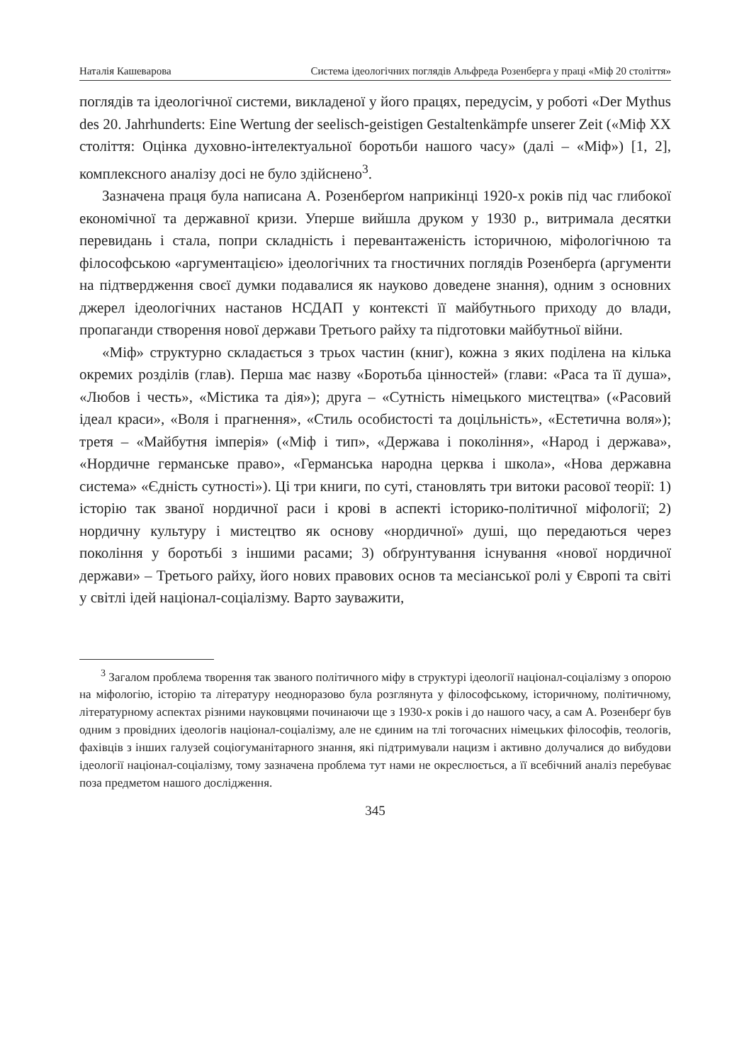Наталія Кашеварова Система ідеологічних поглядів Альфреда Розенберга у праці «Міф 20 століття»
поглядів та ідеологічної системи, викладеної у його працях, передусім, у роботі «Der Mythus des 20. Jahrhunderts: Eine Wertung der seelisch-geistigen Gestaltenkämpfe unserer Zeit («Міф ХХ століття: Оцінка духовно-інтелекту­альної боротьби нашого часу» (далі – «Міф») [1, 2], комплексного аналізу досі не було здійснено<sup>3</sup>.
Зазначена праця була написана А. Розенберґом наприкінці 1920-х років під час глибокої економічної та державної кризи. Уперше вийшла друком у 1930 р., витримала десятки перевидань і стала, попри складність і пере­вантаженість історичною, міфологічною та філософською «аргументацією» ідеологічних та гностичних поглядів Розенберґа (аргументи на підтвер­дження своєї думки подавалися як науково доведене знання), одним з основних джерел ідеологічних настанов НСДАП у контексті її майбутнього приходу до влади, пропаганди створення нової держави Третього райху та підготовки майбутньої війни.
«Міф» структурно складається з трьох частин (книг), кожна з яких поді­лена на кілька окремих розділів (глав). Перша має назву «Боротьба цін­ностей» (глави: «Раса та її душа», «Любов і честь», «Містика та дія»); друга – «Сутність німецького мистецтва» («Расовий ідеал краси», «Воля і прагнення», «Стиль особистості та доцільність», «Естетична воля»); третя – «Майбутня імперія» («Міф і тип», «Держава і покоління», «Народ і держава», «Нордичне германське право», «Германська народна церква і школа», «Нова державна система» «Єдність сутності»). Ці три книги, по суті, становлять три витоки расової теорії: 1) історію так званої нордичної раси і крові в аспекті історико-політичної міфології; 2) нордичну культуру і мистецтво як основу «нордичної» душі, що передаються через покоління у боротьбі з іншими расами; 3) обґрунтування існування «нової нордичної держави» – Третього райху, його нових правових основ та месіанської ролі у Європі та світі у світлі ідей націонал-соціалізму. Варто зауважити,
<sup>3</sup> Загалом проблема творення так званого політичного міфу в структурі ідеології націонал-соціалізму з опорою на міфологію, історію та літературу неодноразово була розглянута у філософському, історичному, політичному, літературному аспектах різними науковцями починаючи ще з 1930-х років і до нашого часу, а сам А. Розенберґ був одним з провідних ідеологів націонал-соціалізму, але не єдиним на тлі тогочасних німецьких філософів, теологів, фахівців з ін­ших галузей соціогуманітарного знання, які підтримували нацизм і активно долу­чалися до вибудови ідеології націонал-соціалізму, тому зазначена проблема тут нами не окреслюється, а її всебічний аналіз перебуває поза предметом нашого дослідження.
345